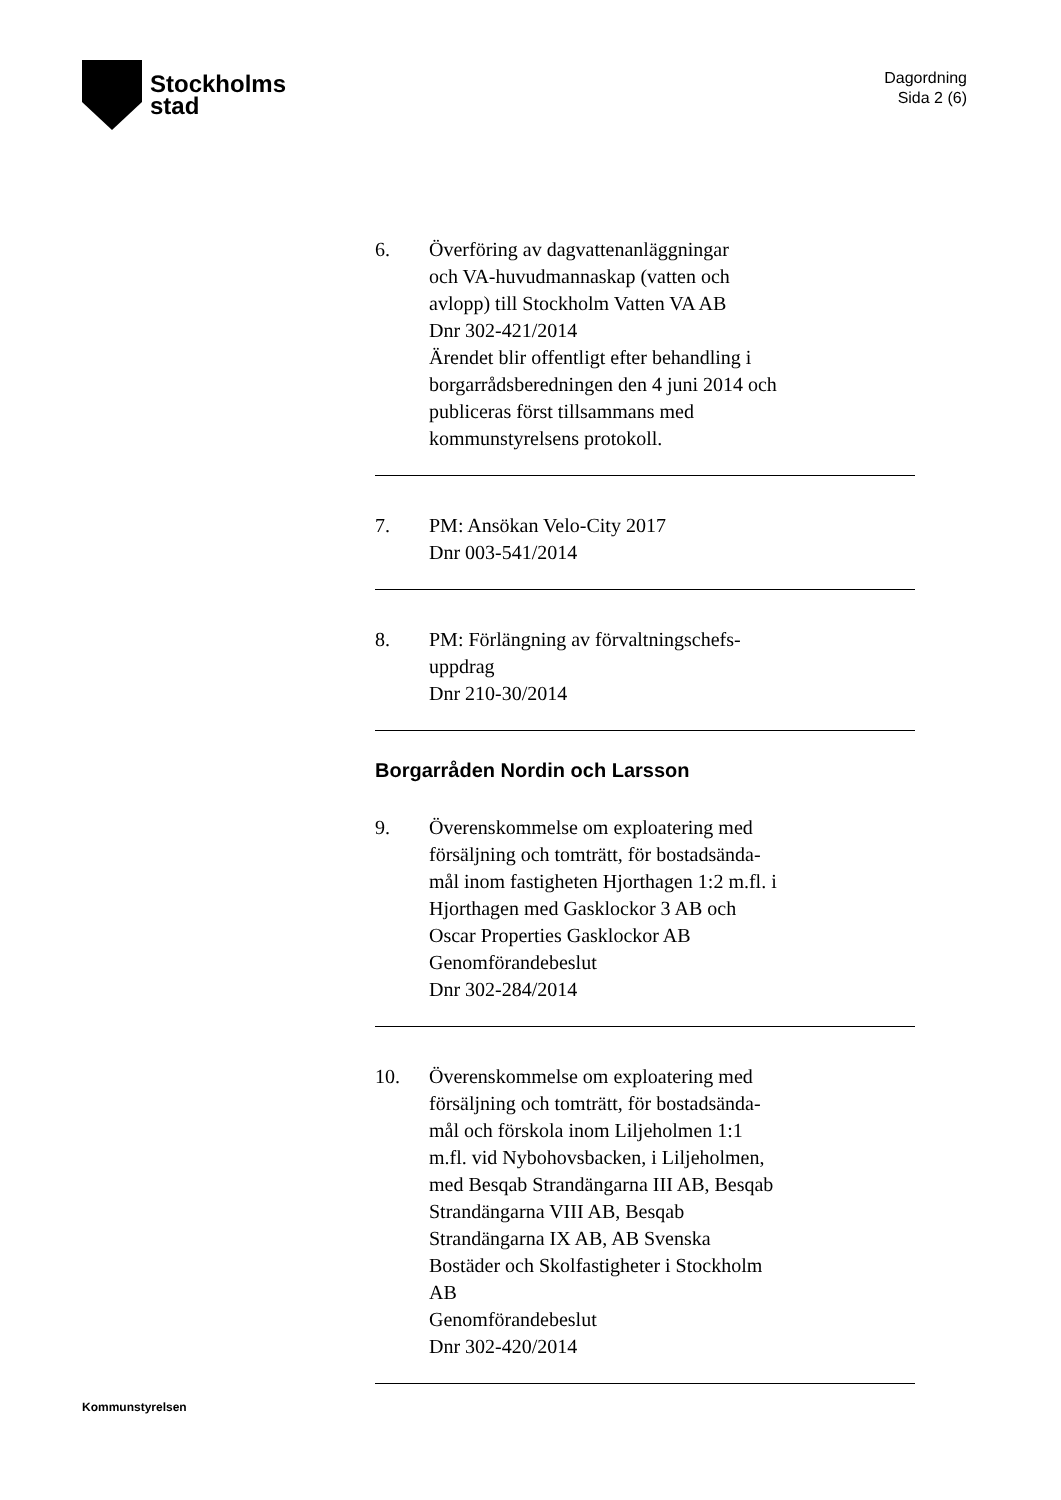Stockholms
stad
Dagordning
Sida 2 (6)
6. Överföring av dagvattenanläggningar
och VA-huvudmannaskap (vatten och
avlopp) till Stockholm Vatten VA AB
Dnr 302-421/2014
Ärendet blir offentligt efter behandling i
borgarrådsberedningen den 4 juni 2014 och
publiceras först tillsammans med
kommunstyrelsens protokoll.
7. PM: Ansökan Velo-City 2017
Dnr 003-541/2014
8. PM: Förlängning av förvaltningschefs-
uppdrag
Dnr 210-30/2014
Borgarråden Nordin och Larsson
9. Överenskommelse om exploatering med
försäljning och tomträtt, för bostadsända-
mål inom fastigheten Hjorthagen 1:2 m.fl. i
Hjorthagen med Gasklockor 3 AB och
Oscar Properties Gasklockor AB
Genomförandebeslut
Dnr 302-284/2014
10. Överenskommelse om exploatering med
försäljning och tomträtt, för bostadsända-
mål och förskola inom Liljeholmen 1:1
m.fl. vid Nybohovsbacken, i Liljeholmen,
med Besqab Strandängarna III AB, Besqab
Strandängarna VIII AB, Besqab
Strandängarna IX AB, AB Svenska
Bostäder och Skolfastigheter i Stockholm
AB
Genomförandebeslut
Dnr 302-420/2014
Kommunstyrelsen